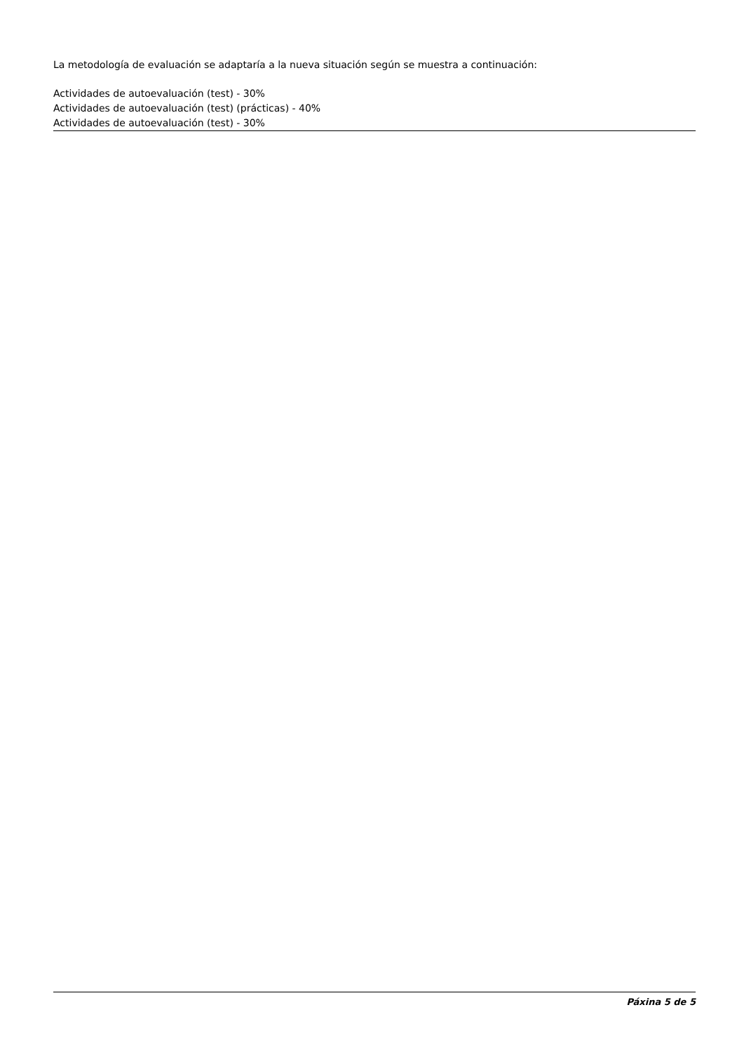La metodología de evaluación se adaptaría a la nueva situación según se muestra a continuación:
Actividades de autoevaluación (test) - 30%
Actividades de autoevaluación (test) (prácticas) - 40%
Actividades de autoevaluación (test) - 30%
Páxina 5 de 5